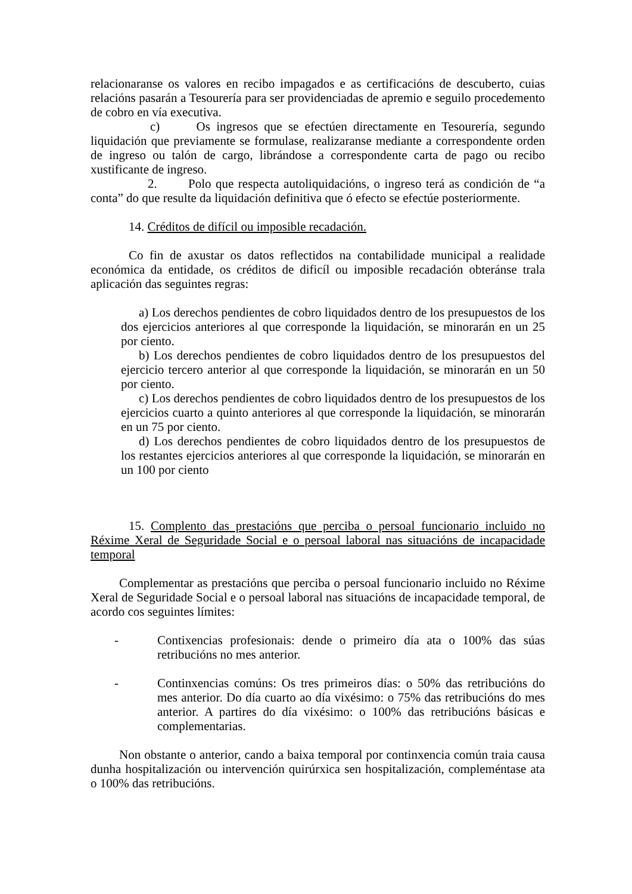relacionaranse os valores en recibo impagados e as certificacións de descuberto, cuias relacións pasarán a Tesourería para ser providenciadas de apremio e seguilo procedemento de cobro en vía executiva.
c) Os ingresos que se efectúen directamente en Tesourería, segundo liquidación que previamente se formulase, realizaranse mediante a correspondente orden de ingreso ou talón de cargo, librándose a correspondente carta de pago ou recibo xustificante de ingreso.
2. Polo que respecta autoliquidacións, o ingreso terá as condición de “a conta” do que resulte da liquidación definitiva que ó efecto se efectúe posteriormente.
14. Créditos de difícil ou imposible recadación.
Co fin de axustar os datos reflectidos na contabilidade municipal a realidade económica da entidade, os créditos de dificíl ou imposible recadación obteránse trala aplicación das seguintes regras:
a) Los derechos pendientes de cobro liquidados dentro de los presupuestos de los dos ejercicios anteriores al que corresponde la liquidación, se minorarán en un 25 por ciento.
b) Los derechos pendientes de cobro liquidados dentro de los presupuestos del ejercicio tercero anterior al que corresponde la liquidación, se minorarán en un 50 por ciento.
c) Los derechos pendientes de cobro liquidados dentro de los presupuestos de los ejercicios cuarto a quinto anteriores al que corresponde la liquidación, se minorarán en un 75 por ciento.
d) Los derechos pendientes de cobro liquidados dentro de los presupuestos de los restantes ejercicios anteriores al que corresponde la liquidación, se minorarán en un 100 por ciento
15. Complento das prestacións que perciba o persoal funcionario incluido no Réxime Xeral de Seguridade Social e o persoal laboral nas situacións de incapacidade temporal
Complementar as prestacións que perciba o persoal funcionario incluido no Réxime Xeral de Seguridade Social e o persoal laboral nas situacións de incapacidade temporal, de acordo cos seguintes límites:
- Contixencias profesionais: dende o primeiro día ata o 100% das súas retribucións no mes anterior.
- Continxencias comúns: Os tres primeiros días: o 50% das retribucións do mes anterior. Do día cuarto ao día vixésimo: o 75% das retribucións do mes anterior. A partires do día vixésimo: o 100% das retribucións básicas e complementarias.
Non obstante o anterior, cando a baixa temporal por continxencia común traia causa dunha hospitalización ou intervención quirúrxica sen hospitalización, compleméntase ata o 100% das retribucións.